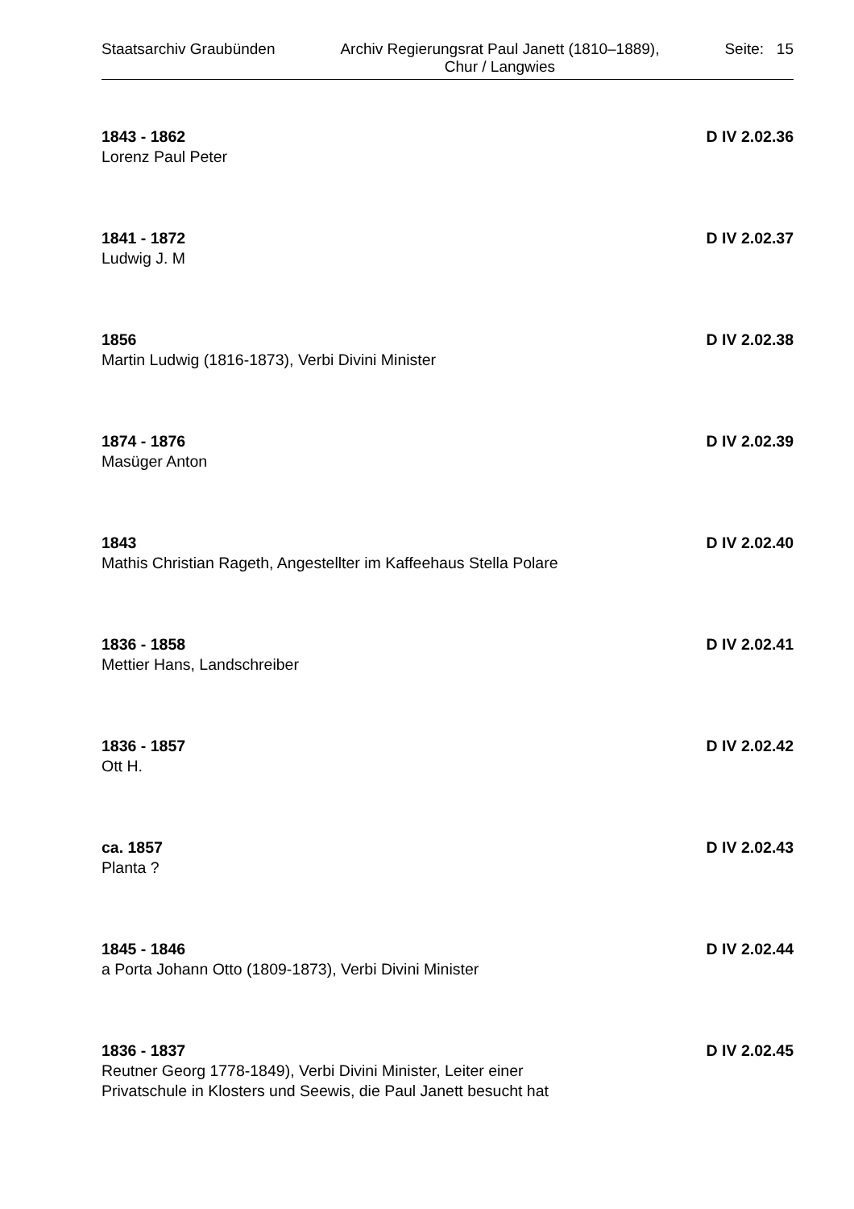Staatsarchiv Graubünden Archiv Regierungsrat Paul Janett (1810–1889),
Chur / Langwies Seite: 15
1843 - 1862 D IV 2.02.36
Lorenz Paul Peter
1841 - 1872 D IV 2.02.37
Ludwig J. M
1856 D IV 2.02.38
Martin Ludwig (1816-1873), Verbi Divini Minister
1874 - 1876 D IV 2.02.39
Masüger Anton
1843 D IV 2.02.40
Mathis Christian Rageth, Angestellter im Kaffeehaus Stella Polare
1836 - 1858 D IV 2.02.41
Mettier Hans, Landschreiber
1836 - 1857 D IV 2.02.42
Ott H.
ca. 1857 D IV 2.02.43
Planta ?
1845 - 1846 D IV 2.02.44
a Porta Johann Otto (1809-1873), Verbi Divini Minister
1836 - 1837 D IV 2.02.45
Reutner Georg 1778-1849), Verbi Divini Minister, Leiter einer
Privatschule in Klosters und Seewis, die Paul Janett besucht hat